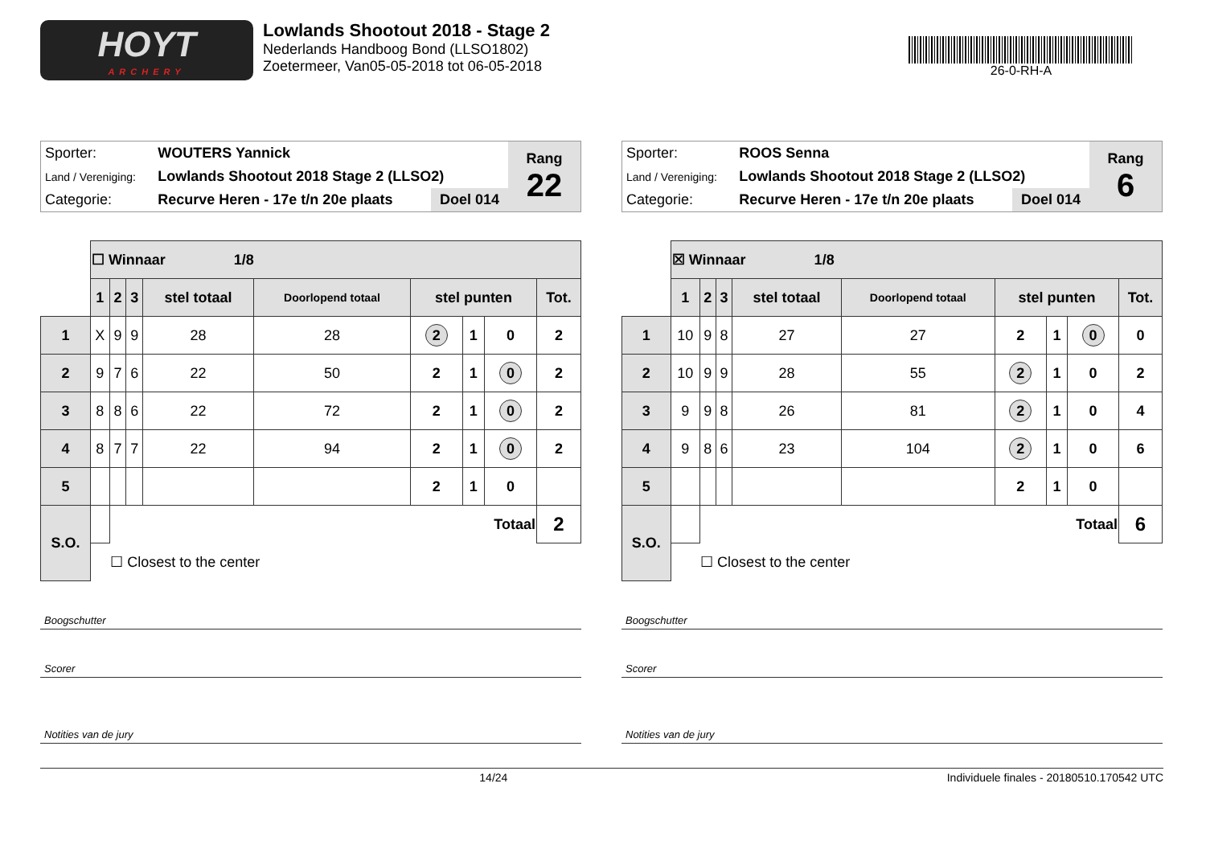HOYT
ARCHERY
Lowlands Shootout 2018 - Stage 2
Nederlands Handboog Bond (LLSO1802)
Zoetermeer, Van05-05-2018 tot 06-05-2018
26-0-RH-A
| Sporter: | WOUTERS Yannick | | Rang 22 |
| Land / Vereniging: | Lowlands Shootout 2018 Stage 2 (LLSO2) | | |
| Categorie: | Recurve Heren - 17e t/n 20e plaats | Doel 014 | |
| | ☐ Winnaar 1/8 | | | | | | | | |
| | 1 | 2 | 3 | stel totaal | Doorlopend totaal | stel punten | | | Tot. |
| 1 | X | 9 | 9 | 28 | 28 | 2 | 1 | 0 | 2 |
| 2 | 9 | 7 | 6 | 22 | 50 | 2 | 1 | 0 | 2 |
| 3 | 8 | 8 | 6 | 22 | 72 | 2 | 1 | 0 | 2 |
| 4 | 8 | 7 | 7 | 22 | 94 | 2 | 1 | 0 | 2 |
| 5 | | | | | | 2 | 1 | 0 | |
| S.O. | | Totaal | | | | | | | 2 |
| | | ☐ Closest to the center | | | | | | | |
Boogschutter
Scorer
Notities van de jury
| Sporter: | ROOS Senna | | Rang 6 |
| Land / Vereniging: | Lowlands Shootout 2018 Stage 2 (LLSO2) | | |
| Categorie: | Recurve Heren - 17e t/n 20e plaats | Doel 014 | |
| | ☒ Winnaar 1/8 | | | | | | | | |
| | 1 | 2 | 3 | stel totaal | Doorlopend totaal | stel punten | | | Tot. |
| 1 | 10 | 9 | 8 | 27 | 27 | 2 | 1 | 0 | 0 |
| 2 | 10 | 9 | 9 | 28 | 55 | 2 | 1 | 0 | 2 |
| 3 | 9 | 9 | 8 | 26 | 81 | 2 | 1 | 0 | 4 |
| 4 | 9 | 8 | 6 | 23 | 104 | 2 | 1 | 0 | 6 |
| 5 | | | | | | 2 | 1 | 0 | |
| S.O. | | Totaal | | | | | | | 6 |
| | | ☐ Closest to the center | | | | | | | |
Boogschutter
Scorer
Notities van de jury
14/24 Individuele finales - 20180510.170542 UTC